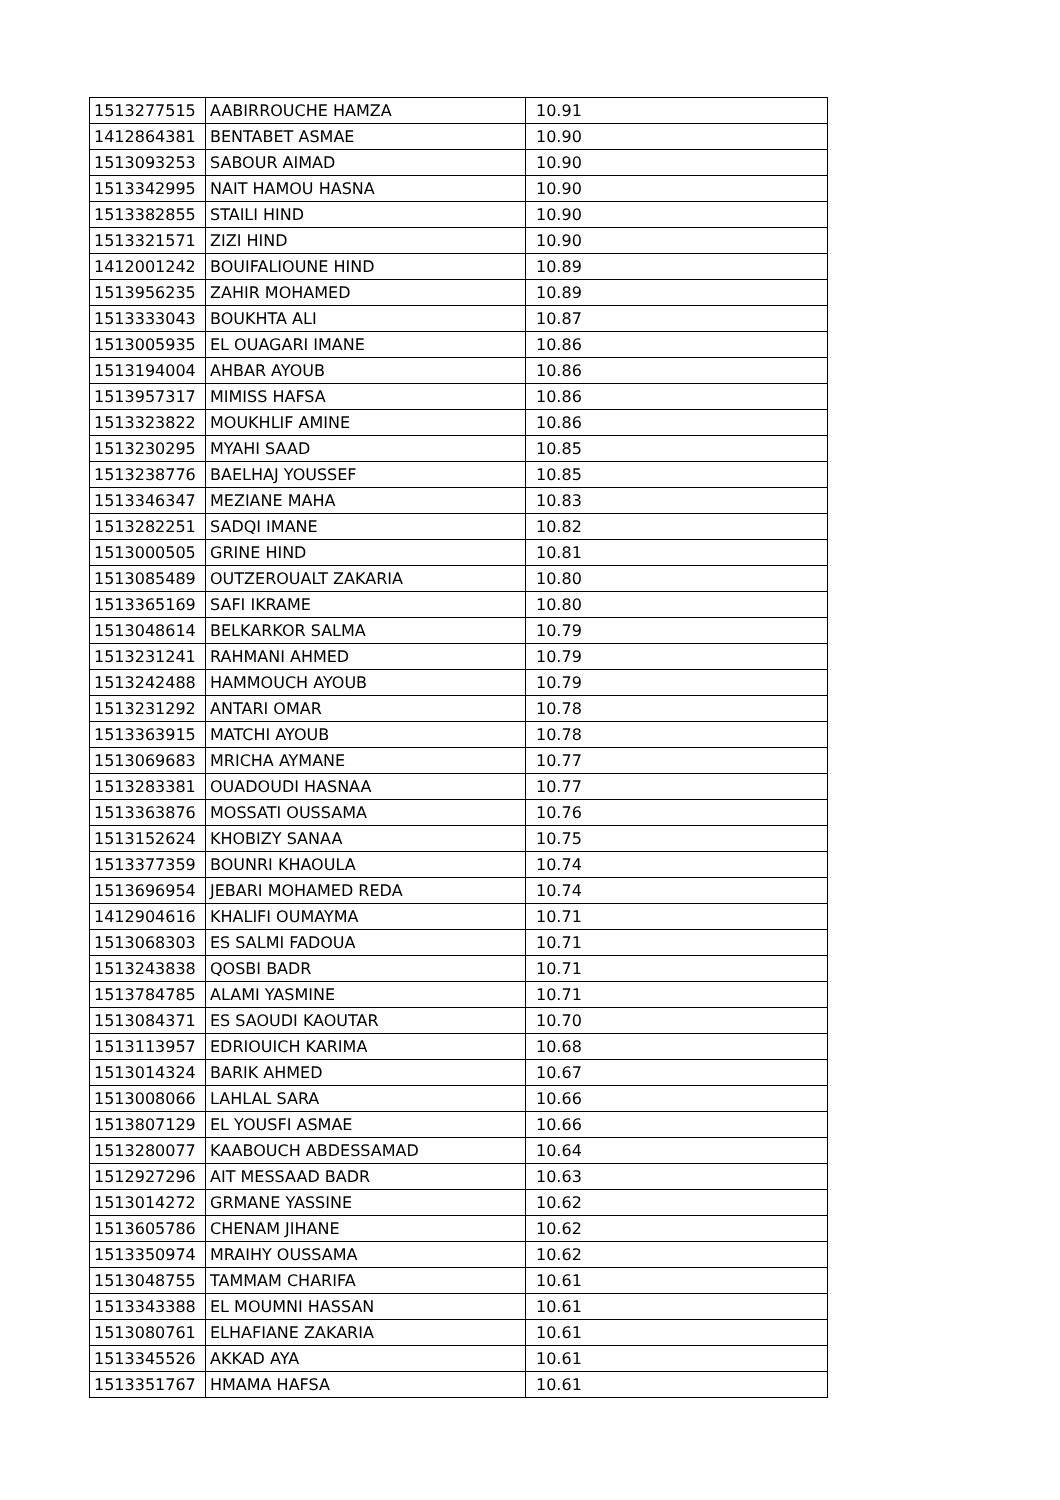| 1513277515 | AABIRROUCHE HAMZA | 10.91 |
| 1412864381 | BENTABET ASMAE | 10.90 |
| 1513093253 | SABOUR AIMAD | 10.90 |
| 1513342995 | NAIT HAMOU HASNA | 10.90 |
| 1513382855 | STAILI HIND | 10.90 |
| 1513321571 | ZIZI HIND | 10.90 |
| 1412001242 | BOUIFALIOUNE HIND | 10.89 |
| 1513956235 | ZAHIR MOHAMED | 10.89 |
| 1513333043 | BOUKHTA ALI | 10.87 |
| 1513005935 | EL OUAGARI IMANE | 10.86 |
| 1513194004 | AHBAR AYOUB | 10.86 |
| 1513957317 | MIMISS HAFSA | 10.86 |
| 1513323822 | MOUKHLIF AMINE | 10.86 |
| 1513230295 | MYAHI SAAD | 10.85 |
| 1513238776 | BAELHAJ YOUSSEF | 10.85 |
| 1513346347 | MEZIANE MAHA | 10.83 |
| 1513282251 | SADQI IMANE | 10.82 |
| 1513000505 | GRINE HIND | 10.81 |
| 1513085489 | OUTZEROUALT ZAKARIA | 10.80 |
| 1513365169 | SAFI IKRAME | 10.80 |
| 1513048614 | BELKARKOR SALMA | 10.79 |
| 1513231241 | RAHMANI AHMED | 10.79 |
| 1513242488 | HAMMOUCH AYOUB | 10.79 |
| 1513231292 | ANTARI OMAR | 10.78 |
| 1513363915 | MATCHI AYOUB | 10.78 |
| 1513069683 | MRICHA AYMANE | 10.77 |
| 1513283381 | OUADOUDI HASNAA | 10.77 |
| 1513363876 | MOSSATI OUSSAMA | 10.76 |
| 1513152624 | KHOBIZY SANAA | 10.75 |
| 1513377359 | BOUNRI KHAOULA | 10.74 |
| 1513696954 | JEBARI MOHAMED REDA | 10.74 |
| 1412904616 | KHALIFI OUMAYMA | 10.71 |
| 1513068303 | ES SALMI FADOUA | 10.71 |
| 1513243838 | QOSBI BADR | 10.71 |
| 1513784785 | ALAMI YASMINE | 10.71 |
| 1513084371 | ES SAOUDI KAOUTAR | 10.70 |
| 1513113957 | EDRIOUICH KARIMA | 10.68 |
| 1513014324 | BARIK AHMED | 10.67 |
| 1513008066 | LAHLAL SARA | 10.66 |
| 1513807129 | EL YOUSFI ASMAE | 10.66 |
| 1513280077 | KAABOUCH ABDESSAMAD | 10.64 |
| 1512927296 | AIT MESSAAD BADR | 10.63 |
| 1513014272 | GRMANE YASSINE | 10.62 |
| 1513605786 | CHENAM JIHANE | 10.62 |
| 1513350974 | MRAIHY OUSSAMA | 10.62 |
| 1513048755 | TAMMAM CHARIFA | 10.61 |
| 1513343388 | EL MOUMNI HASSAN | 10.61 |
| 1513080761 | ELHAFIANE ZAKARIA | 10.61 |
| 1513345526 | AKKAD AYA | 10.61 |
| 1513351767 | HMAMA HAFSA | 10.61 |